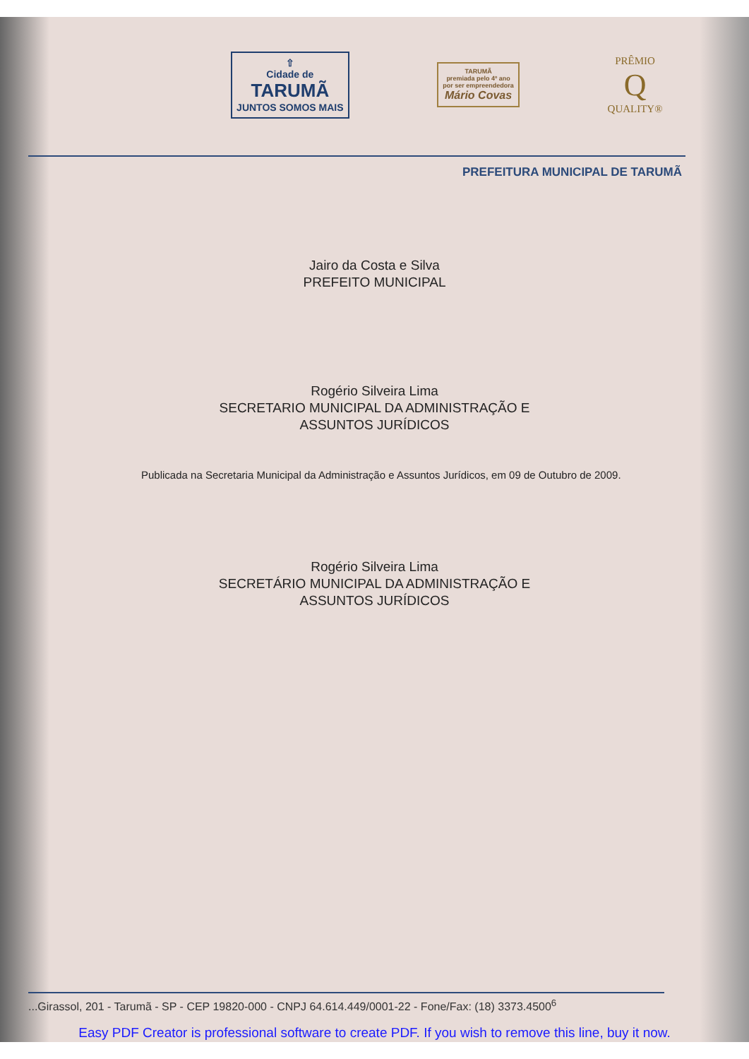⇧
Cidade de
TARUMÃ
JUNTOS SOMOS MAIS
TARUMÃ
premiada pelo 4º ano
por ser empreendedora
Mário Covas
PRÊMIO
Q
QUALITY®
PREFEITURA MUNICIPAL DE TARUMÃ
Jairo da Costa e Silva
PREFEITO MUNICIPAL
Rogério Silveira Lima
SECRETARIO MUNICIPAL DA ADMINISTRAÇÃO E
ASSUNTOS JURÍDICOS
Publicada na Secretaria Municipal da Administração e Assuntos Jurídicos, em 09 de Outubro de 2009.
Rogério Silveira Lima
SECRETÁRIO MUNICIPAL DA ADMINISTRAÇÃO E
ASSUNTOS JURÍDICOS
...Girassol, 201 - Tarumã - SP - CEP 19820-000 - CNPJ 64.614.449/0001-22 - Fone/Fax: (18) 3373.4500<sup>6</sup>
Easy PDF Creator is professional software to create PDF. If you wish to remove this line, buy it now.